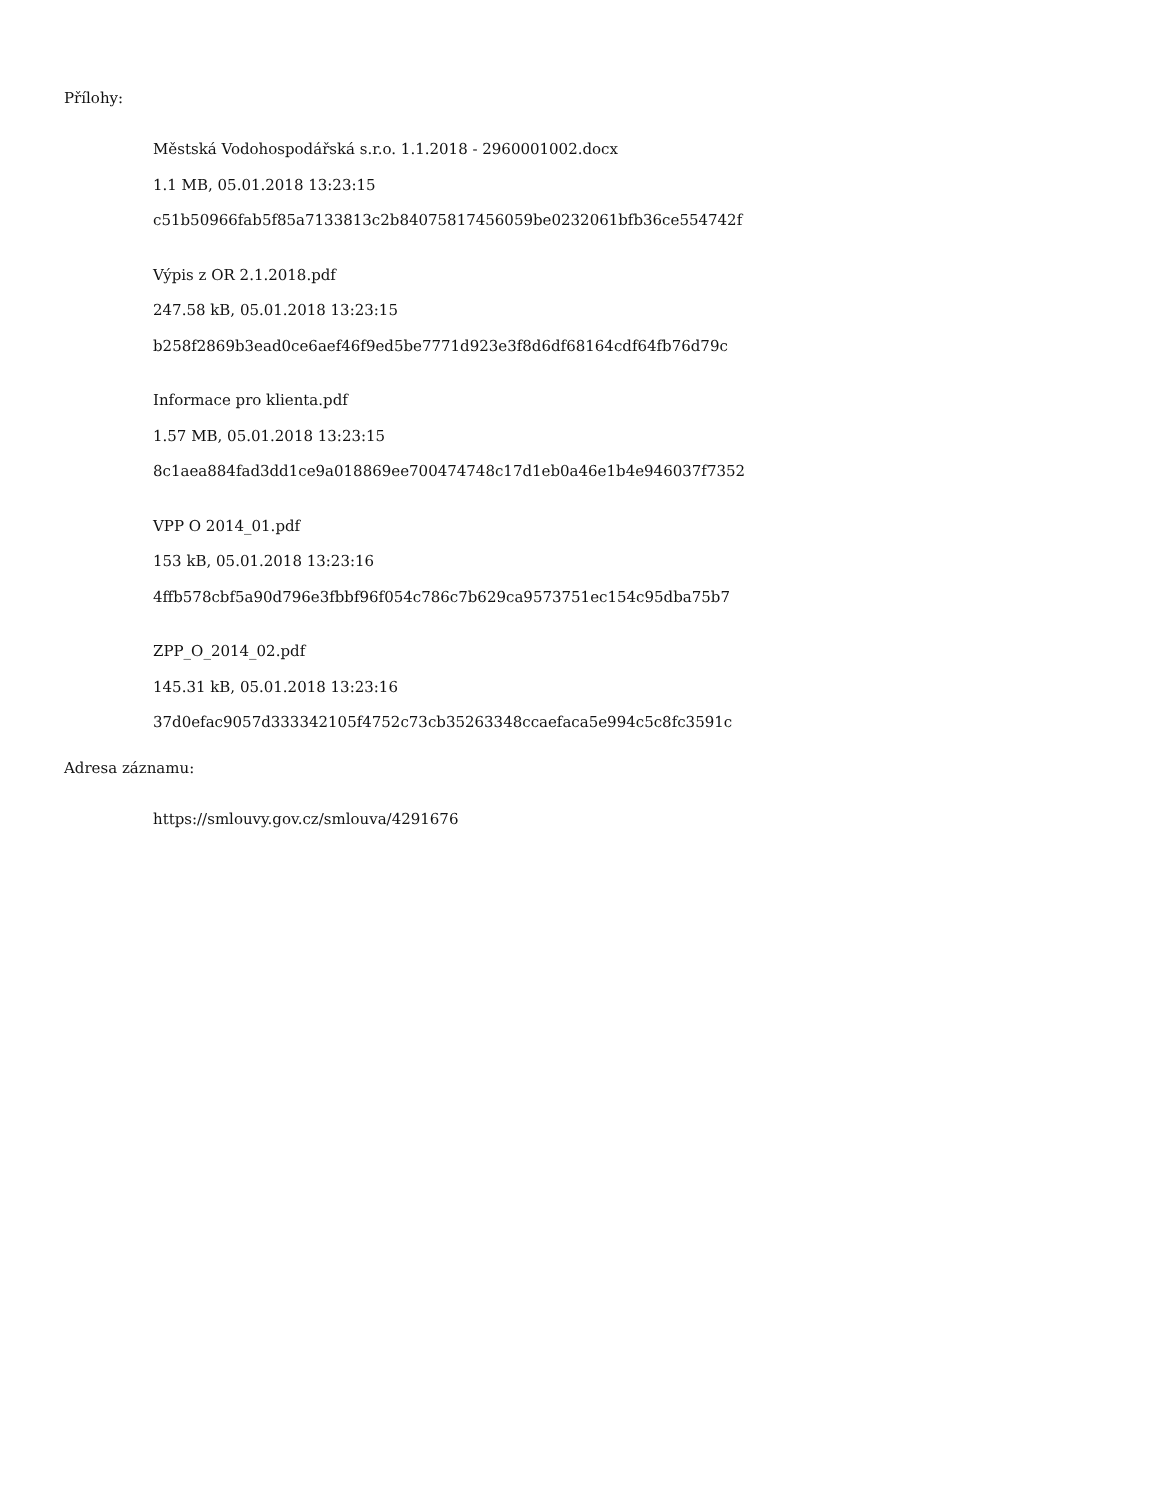Přílohy:
Městská Vodohospodářská s.r.o. 1.1.2018 - 2960001002.docx
1.1 MB, 05.01.2018 13:23:15
c51b50966fab5f85a7133813c2b84075817456059be0232061bfb36ce554742f
Výpis z OR 2.1.2018.pdf
247.58 kB, 05.01.2018 13:23:15
b258f2869b3ead0ce6aef46f9ed5be7771d923e3f8d6df68164cdf64fb76d79c
Informace pro klienta.pdf
1.57 MB, 05.01.2018 13:23:15
8c1aea884fad3dd1ce9a018869ee700474748c17d1eb0a46e1b4e946037f7352
VPP O 2014_01.pdf
153 kB, 05.01.2018 13:23:16
4ffb578cbf5a90d796e3fbbf96f054c786c7b629ca9573751ec154c95dba75b7
ZPP_O_2014_02.pdf
145.31 kB, 05.01.2018 13:23:16
37d0efac9057d333342105f4752c73cb35263348ccaefaca5e994c5c8fc3591c
Adresa záznamu:
https://smlouvy.gov.cz/smlouva/4291676